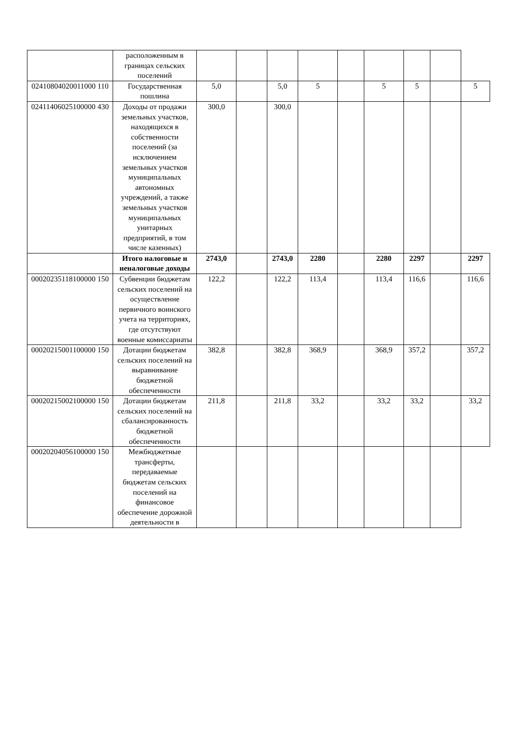| | расположенным в границах сельских поселений | | | | | | | | | |
| 02410804020011000 110 | Государственная пошлина | 5,0 | | 5,0 | 5 | | 5 | 5 | | 5 |
| 02411406025100000 430 | Доходы от продажи земельных участков, находящихся в собственности поселений (за исключением земельных участков муниципальных автономных учреждений, а также земельных участков муниципальных унитарных предприятий, в том числе казенных) | 300,0 | | 300,0 | | | | | | |
| | Итого налоговые и неналоговые доходы | 2743,0 | | 2743,0 | 2280 | | 2280 | 2297 | | 2297 |
| 00020235118100000 150 | Субвенции бюджетам сельских поселений на осуществление первичного воинского учета на территориях, где отсутствуют военные комиссариаты | 122,2 | | 122,2 | 113,4 | | 113,4 | 116,6 | | 116,6 |
| 00020215001100000 150 | Дотации бюджетам сельских поселений на выравнивание бюджетной обеспеченности | 382,8 | | 382,8 | 368,9 | | 368,9 | 357,2 | | 357,2 |
| 00020215002100000 150 | Дотации бюджетам сельских поселений на сбалансированность бюджетной обеспеченности | 211,8 | | 211,8 | 33,2 | | 33,2 | 33,2 | | 33,2 |
| 00020204056100000 150 | Межбюджетные трансферты, передаваемые бюджетам сельских поселений на финансовое обеспечение дорожной деятельности в | | | | | | | | | |